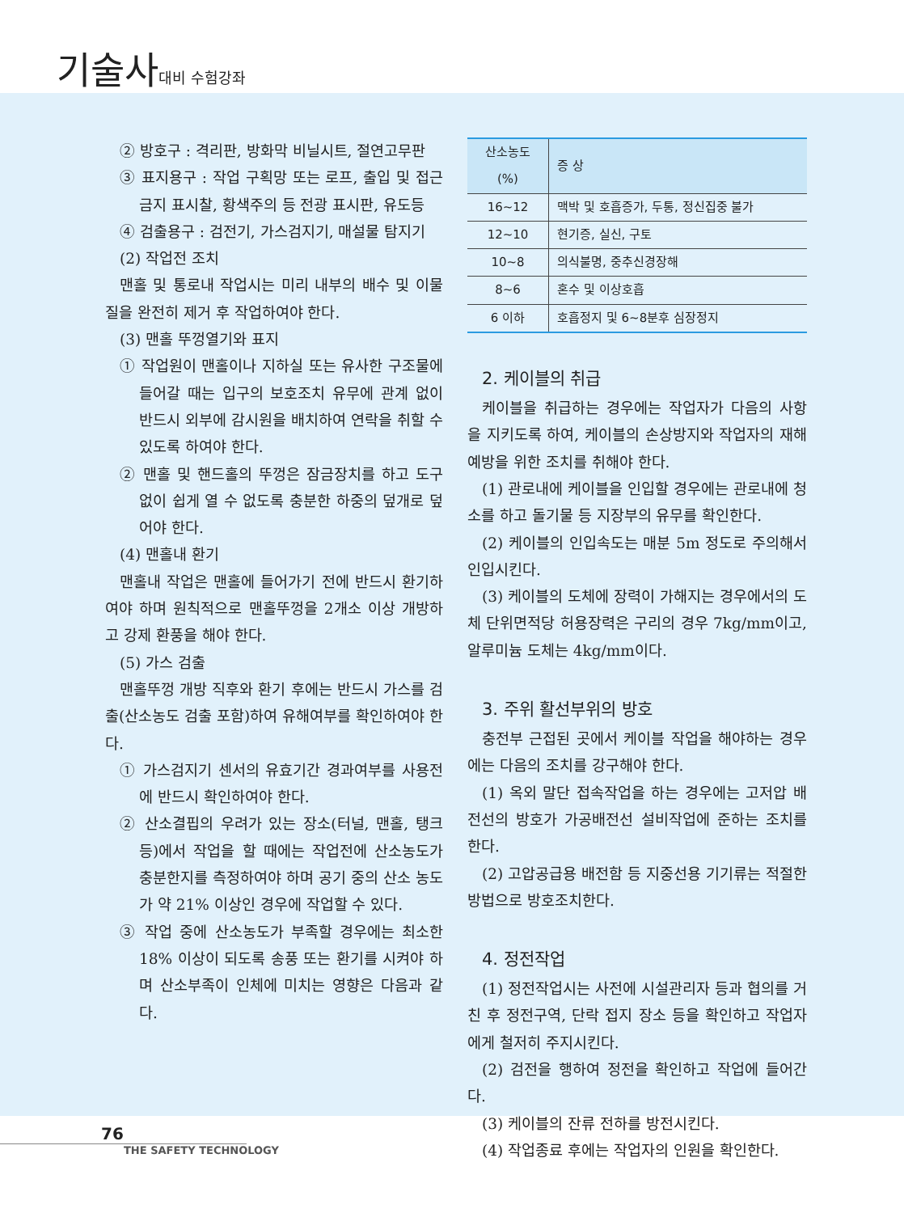기술사대비 수험강좌
② 방호구 : 격리판, 방화막 비닐시트, 절연고무판
③ 표지용구 : 작업 구획망 또는 로프, 출입 및 접근금지 표시찰, 황색주의 등 전광 표시판, 유도등
④ 검출용구 : 검전기, 가스검지기, 매설물 탐지기
(2) 작업전 조치
맨홀 및 통로내 작업시는 미리 내부의 배수 및 이물질을 완전히 제거 후 작업하여야 한다.
(3) 맨홀 뚜껑열기와 표지
① 작업원이 맨홀이나 지하실 또는 유사한 구조물에 들어갈 때는 입구의 보호조치 유무에 관계 없이 반드시 외부에 감시원을 배치하여 연락을 취할 수 있도록 하여야 한다.
② 맨홀 및 핸드홀의 뚜껑은 잠금장치를 하고 도구 없이 쉽게 열 수 없도록 충분한 하중의 덮개로 덮어야 한다.
(4) 맨홀내 환기
맨홀내 작업은 맨홀에 들어가기 전에 반드시 환기하여야 하며 원칙적으로 맨홀뚜껑을 2개소 이상 개방하고 강제 환풍을 해야 한다.
(5) 가스 검출
맨홀뚜껑 개방 직후와 환기 후에는 반드시 가스를 검출(산소농도 검출 포함)하여 유해여부를 확인하여야 한다.
① 가스검지기 센서의 유효기간 경과여부를 사용전에 반드시 확인하여야 한다.
② 산소결핍의 우려가 있는 장소(터널, 맨홀, 탱크 등)에서 작업을 할 때에는 작업전에 산소농도가 충분한지를 측정하여야 하며 공기 중의 산소 농도가 약 21% 이상인 경우에 작업할 수 있다.
③ 작업 중에 산소농도가 부족할 경우에는 최소한 18% 이상이 되도록 송풍 또는 환기를 시켜야 하며 산소부족이 인체에 미치는 영향은 다음과 같다.
| 산소농도(%) | 증 상 |
| --- | --- |
| 16~12 | 맥박 및 호흡증가, 두통, 정신집중 불가 |
| 12~10 | 현기증, 실신, 구토 |
| 10~8 | 의식불명, 중추신경장해 |
| 8~6 | 혼수 및 이상호흡 |
| 6 이하 | 호흡정지 및 6~8분후 심장정지 |
2. 케이블의 취급
케이블을 취급하는 경우에는 작업자가 다음의 사항을 지키도록 하여, 케이블의 손상방지와 작업자의 재해 예방을 위한 조치를 취해야 한다.
(1) 관로내에 케이블을 인입할 경우에는 관로내에 청소를 하고 돌기물 등 지장부의 유무를 확인한다.
(2) 케이블의 인입속도는 매분 5m 정도로 주의해서 인입시킨다.
(3) 케이블의 도체에 장력이 가해지는 경우에서의 도체 단위면적당 허용장력은 구리의 경우 7kg/mm이고, 알루미늄 도체는 4kg/mm이다.
3. 주위 활선부위의 방호
충전부 근접된 곳에서 케이블 작업을 해야하는 경우에는 다음의 조치를 강구해야 한다.
(1) 옥외 말단 접속작업을 하는 경우에는 고저압 배전선의 방호가 가공배전선 설비작업에 준하는 조치를 한다.
(2) 고압공급용 배전함 등 지중선용 기기류는 적절한 방법으로 방호조치한다.
4. 정전작업
(1) 정전작업시는 사전에 시설관리자 등과 협의를 거친 후 정전구역, 단락 접지 장소 등을 확인하고 작업자에게 철저히 주지시킨다.
(2) 검전을 행하여 정전을 확인하고 작업에 들어간다.
(3) 케이블의 잔류 전하를 방전시킨다.
(4) 작업종료 후에는 작업자의 인원을 확인한다.
76
THE SAFETY TECHNOLOGY